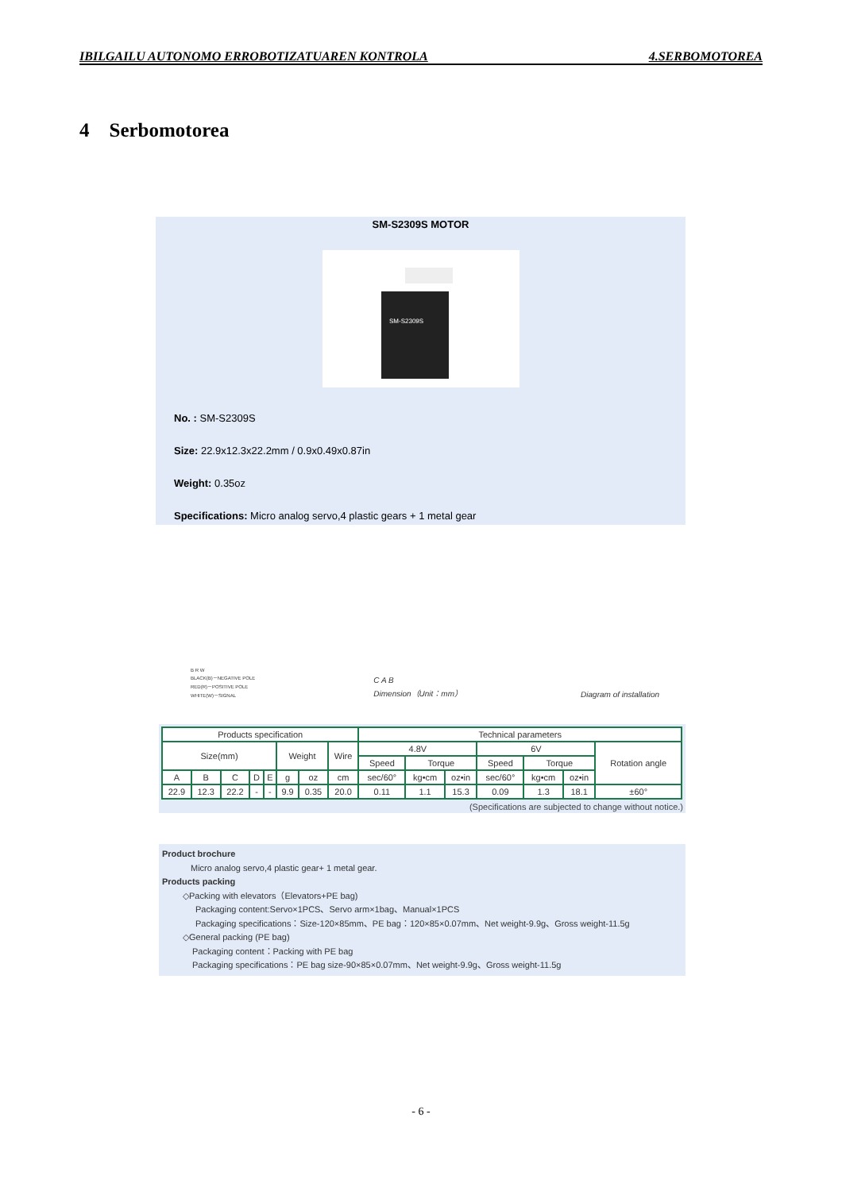IBILGAILU AUTONOMO ERROBOTIZATUAREN KONTROLA 4.SERBOMOTOREA
4 Serbomotorea
SM-S2309S MOTOR
SM-S2309S
No. : SM-S2309S
Size: 22.9x12.3x22.2mm / 0.9x0.49x0.87in
Weight: 0.35oz
Specifications: Micro analog servo,4 plastic gears + 1 metal gear
B R W
BLACK(B)－NEGATIVE POLE
RED(R)－POSITIVE POLE
WHITE(W)－SIGNAL
C A B
Dimension（Unit：mm）
Diagram of installation
| Products specification | | | | | | | | Technical parameters | | | | | | |
| --- | --- | --- | --- | --- | --- | --- | --- | --- | --- | --- | --- | --- | --- | --- |
| Size(mm) | | | | | Weight | | Wire | 4.8V | | | 6V | | | Rotation angle |
| | | | | | | | | Speed | Torque | | Speed | Torque | | |
| A | B | C | D | E | g | oz | cm | sec/60° | kg•cm | oz•in | sec/60° | kg•cm | oz•in | |
| 22.9 | 12.3 | 22.2 | - | - | 9.9 | 0.35 | 20.0 | 0.11 | 1.1 | 15.3 | 0.09 | 1.3 | 18.1 | ±60° |
(Specifications are subjected to change without notice.)
Product brochure
Micro analog servo,4 plastic gear+ 1 metal gear.
Products packing
◇Packing with elevators（Elevators+PE bag)
Packaging content:Servo×1PCS、Servo arm×1bag、Manual×1PCS
Packaging specifications：Size-120×85mm、PE bag：120×85×0.07mm、Net weight-9.9g、Gross weight-11.5g
◇General packing (PE bag)
Packaging content：Packing with PE bag
Packaging specifications：PE bag size-90×85×0.07mm、Net weight-9.9g、Gross weight-11.5g
- 6 -